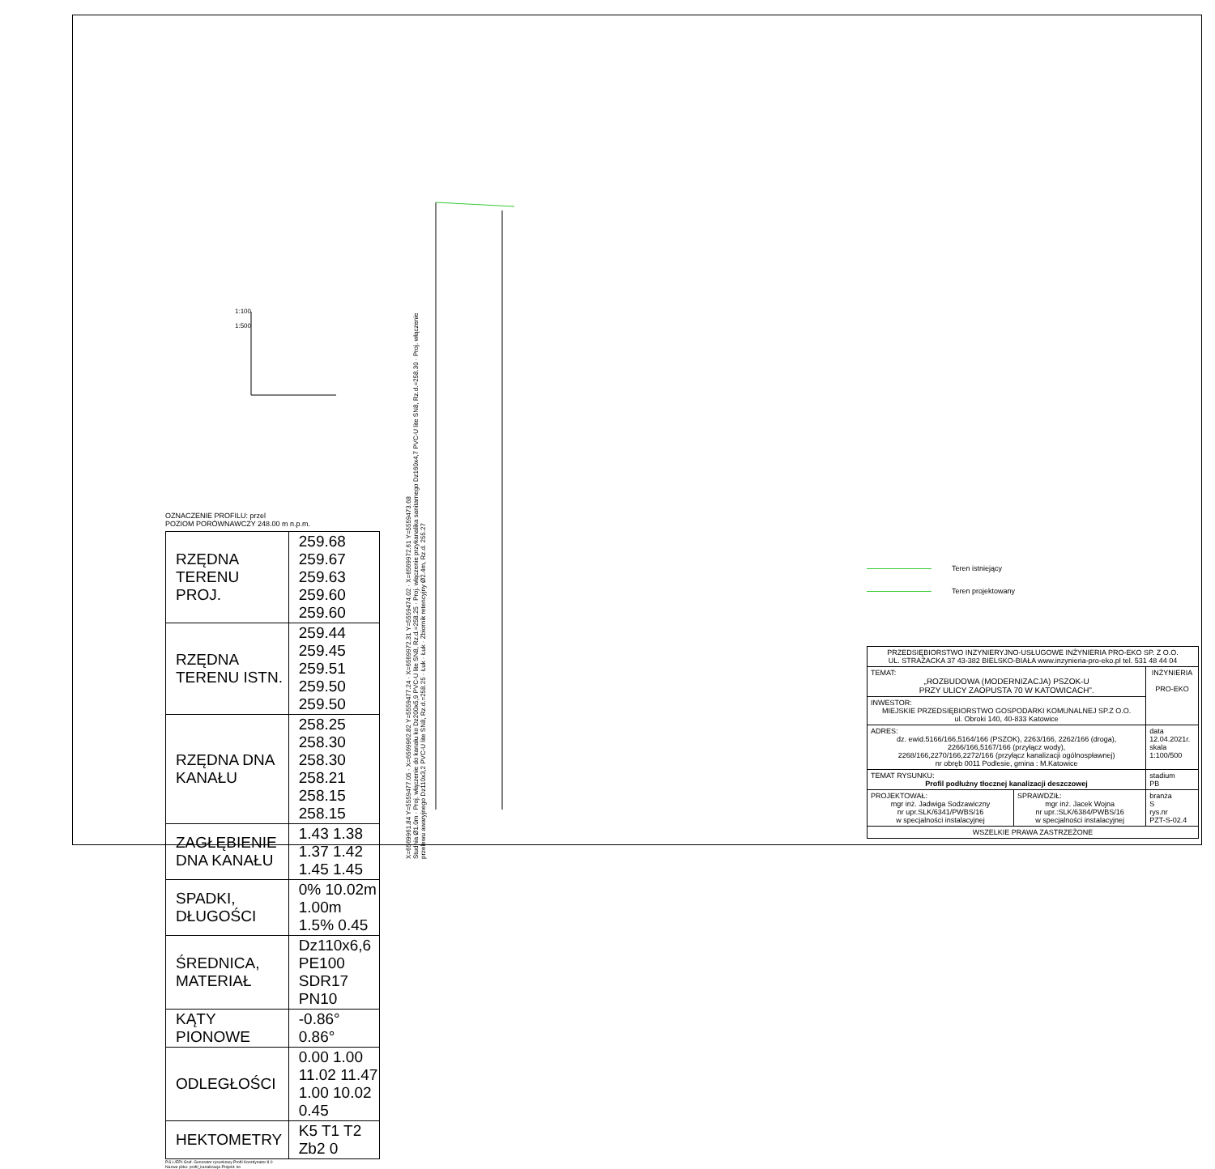1:100
1:500
X=6569961.84 Y=5559477.05 · X=6569962.82 Y=5559477.24 · X=6569972.31 Y=5559474.02 · X=6569972.61 Y=5559473.68
Studnia Ø1.0m · Proj. włączenie do kanału ko Dz200x5,9 PVC-U lite SN8, Rz.d.=258.25 · Proj. włączenie przykanalika sanitarnego Dz160x4,7 PVC-U lite SN8, Rz.d.=258.30 · Proj. włączenie przelewu awaryjnego Dz110x3,2 PVC-U lite SN8, Rz.d.=258.25 · Łuk · Łuk · Zbiornik retencyjny Ø2.4m, Rz.d. 255.27
OZNACZENIE PROFILU: przel
POZIOM PORÓWNAWCZY 248.00 m n.p.m.
| RZĘDNA TERENU PROJ. | 259.68 259.67 259.63 259.60 259.60 |
| RZĘDNA TERENU ISTN. | 259.44 259.45 259.51 259.50 259.50 |
| RZĘDNA DNA KANAŁU | 258.25 258.30 258.30 258.21 258.15 258.15 |
| ZAGŁĘBIENIE DNA KANAŁU | 1.43 1.38 1.37 1.42 1.45 1.45 |
| SPADKI, DŁUGOŚCI | 0% 10.02m 1.00m 1.5% 0.45 |
| ŚREDNICA, MATERIAŁ | Dz110x6,6 PE100 SDR17 PN10 |
| KĄTY PIONOWE | -0.86° 0.86° |
| ODLEGŁOŚCI | 0.00 1.00 11.02 11.47 1.00 10.02 0.45 |
| HEKTOMETRY | K5 T1 T2 Zb2 0 |
P.S.I./EPI-Graf. Generator rysunkowy Profil Koordynator 8.0
Nazwa pliku: profil_kanalizacja Projekt: ko
Teren istniejący
Teren projektowany
| PRZEDSIĘBIORSTWO INZYNIERYJNO-USŁUGOWE INŻYNIERIA PRO-EKO SP. Z O.O. UL. STRAŻACKA 37 43-382 BIELSKO-BIAŁA www.inzynieria-pro-eko.pl tel. 531 48 44 04 | | |
| TEMAT: „ROZBUDOWA (MODERNIZACJA) PSZOK-U PRZY ULICY ZAOPUSTA 70 W KATOWICACH”. | | INŻYNIERIA PRO-EKO |
| INWESTOR: MIEJSKIE PRZEDSIĘBIORSTWO GOSPODARKI KOMUNALNEJ SP.Z O.O. ul. Obroki 140, 40-833 Katowice | | |
| ADRES: dz. ewid.5166/166,5164/166 (PSZOK), 2263/166, 2262/166 (droga), 2266/166,5167/166 (przyłącz wody), 2268/166,2270/166,2272/166 (przyłącz kanalizacji ogólnospławnej) nr obręb 0011 Podlesie, gmina : M.Katowice | | data 12.04.2021r. skala 1:100/500 |
| TEMAT RYSUNKU: Profil podłużny tłocznej kanalizacji deszczowej | | stadium PB |
| PROJEKTOWAŁ: mgr inż. Jadwiga Sodzawiczny nr upr.SLK/6341/PWBS/16 w specjalności instalacyjnej | SPRAWDZIŁ: mgr inż. Jacek Wojna nr upr.:SLK/6384/PWBS/16 w specjalności instalacyjnej | branża S rys.nr PZT-S-02.4 |
| WSZELKIE PRAWA ZASTRZEŻONE | | |